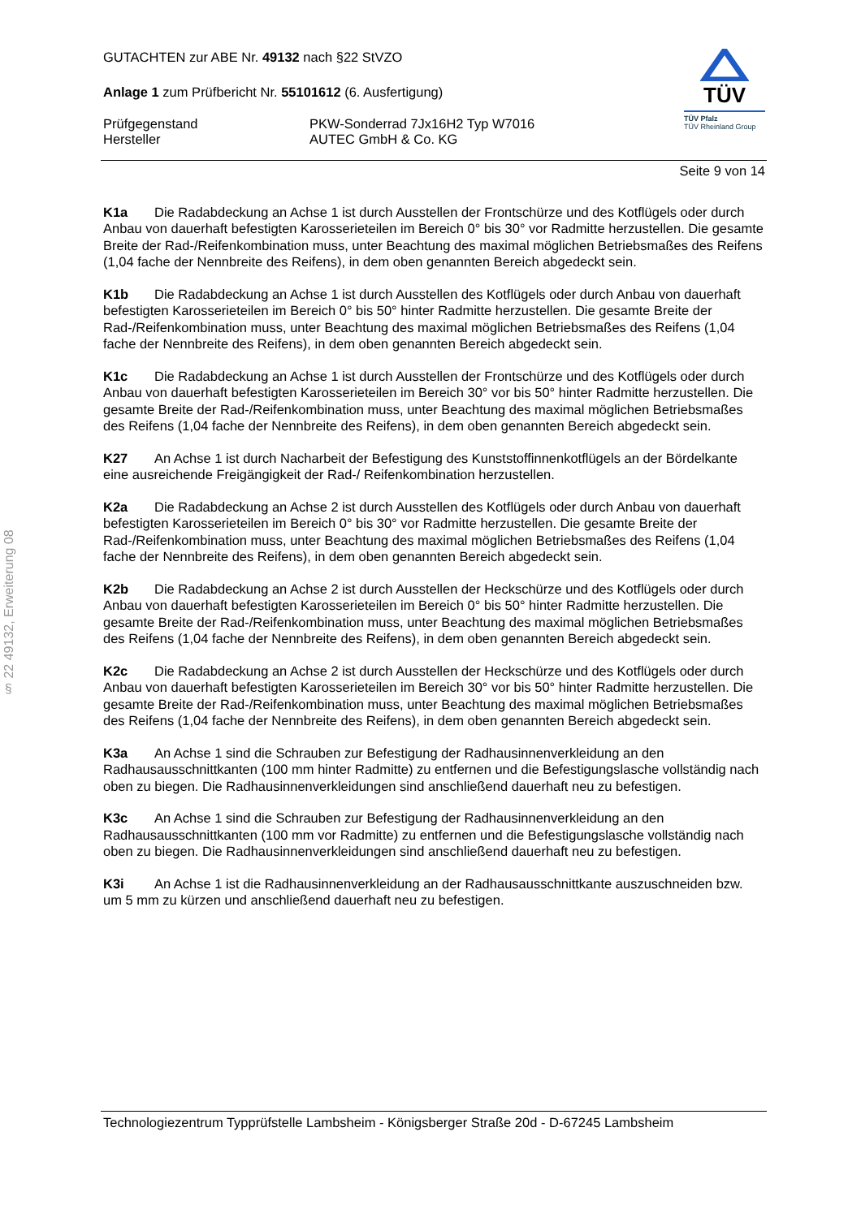§ 22 49132, Erweiterung 08
GUTACHTEN zur ABE Nr. 49132 nach §22 StVZO
Anlage 1 zum Prüfbericht Nr. 55101612 (6. Ausfertigung)
Prüfgegenstand
Hersteller
PKW-Sonderrad 7Jx16H2 Typ W7016
AUTEC GmbH & Co. KG
TÜV
TÜV Pfalz
TÜV Rheinland Group
Seite 9 von 14
K1a Die Radabdeckung an Achse 1 ist durch Ausstellen der Frontschürze und des Kotflügels oder durch Anbau von dauerhaft befestigten Karosserieteilen im Bereich 0° bis 30° vor Radmitte herzustellen. Die gesamte Breite der Rad-/Reifenkombination muss, unter Beachtung des maximal möglichen Betriebsmaßes des Reifens (1,04 fache der Nennbreite des Reifens), in dem oben genannten Bereich abgedeckt sein.
K1b Die Radabdeckung an Achse 1 ist durch Ausstellen des Kotflügels oder durch Anbau von dauerhaft befestigten Karosserieteilen im Bereich 0° bis 50° hinter Radmitte herzustellen. Die gesamte Breite der Rad-/Reifenkombination muss, unter Beachtung des maximal möglichen Betriebsmaßes des Reifens (1,04 fache der Nennbreite des Reifens), in dem oben genannten Bereich abgedeckt sein.
K1c Die Radabdeckung an Achse 1 ist durch Ausstellen der Frontschürze und des Kotflügels oder durch Anbau von dauerhaft befestigten Karosserieteilen im Bereich 30° vor bis 50° hinter Radmitte herzustellen. Die gesamte Breite der Rad-/Reifenkombination muss, unter Beachtung des maximal möglichen Betriebsmaßes des Reifens (1,04 fache der Nennbreite des Reifens), in dem oben genannten Bereich abgedeckt sein.
K27 An Achse 1 ist durch Nacharbeit der Befestigung des Kunststoffinnenkotflügels an der Bördelkante eine ausreichende Freigängigkeit der Rad-/ Reifenkombination herzustellen.
K2a Die Radabdeckung an Achse 2 ist durch Ausstellen des Kotflügels oder durch Anbau von dauerhaft befestigten Karosserieteilen im Bereich 0° bis 30° vor Radmitte herzustellen. Die gesamte Breite der Rad-/Reifenkombination muss, unter Beachtung des maximal möglichen Betriebsmaßes des Reifens (1,04 fache der Nennbreite des Reifens), in dem oben genannten Bereich abgedeckt sein.
K2b Die Radabdeckung an Achse 2 ist durch Ausstellen der Heckschürze und des Kotflügels oder durch Anbau von dauerhaft befestigten Karosserieteilen im Bereich 0° bis 50° hinter Radmitte herzustellen. Die gesamte Breite der Rad-/Reifenkombination muss, unter Beachtung des maximal möglichen Betriebsmaßes des Reifens (1,04 fache der Nennbreite des Reifens), in dem oben genannten Bereich abgedeckt sein.
K2c Die Radabdeckung an Achse 2 ist durch Ausstellen der Heckschürze und des Kotflügels oder durch Anbau von dauerhaft befestigten Karosserieteilen im Bereich 30° vor bis 50° hinter Radmitte herzustellen. Die gesamte Breite der Rad-/Reifenkombination muss, unter Beachtung des maximal möglichen Betriebsmaßes des Reifens (1,04 fache der Nennbreite des Reifens), in dem oben genannten Bereich abgedeckt sein.
K3a An Achse 1 sind die Schrauben zur Befestigung der Radhausinnenverkleidung an den Radhausausschnittkanten (100 mm hinter Radmitte) zu entfernen und die Befestigungslasche vollständig nach oben zu biegen. Die Radhausinnenverkleidungen sind anschließend dauerhaft neu zu befestigen.
K3c An Achse 1 sind die Schrauben zur Befestigung der Radhausinnenverkleidung an den Radhausausschnittkanten (100 mm vor Radmitte) zu entfernen und die Befestigungslasche vollständig nach oben zu biegen. Die Radhausinnenverkleidungen sind anschließend dauerhaft neu zu befestigen.
K3i An Achse 1 ist die Radhausinnenverkleidung an der Radhausausschnittkante auszuschneiden bzw. um 5 mm zu kürzen und anschließend dauerhaft neu zu befestigen.
Technologiezentrum Typprüfstelle Lambsheim - Königsberger Straße 20d - D-67245 Lambsheim